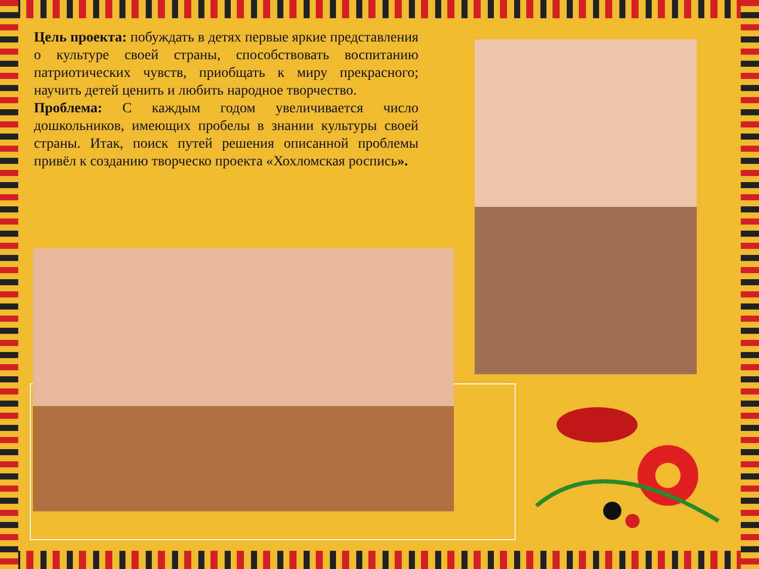Цель проекта: побуждать в детях первые яркие представления о культуре своей страны, способствовать воспитанию патриотических чувств, приобщать к миру прекрасного; научить детей ценить и любить народное творчество.
Проблема: С каждым годом увеличивается число дошкольников, имеющих пробелы в знании культуры своей страны. Итак, поиск путей решения описанной проблемы привёл к созданию творческо проекта «Хохломская роспись».